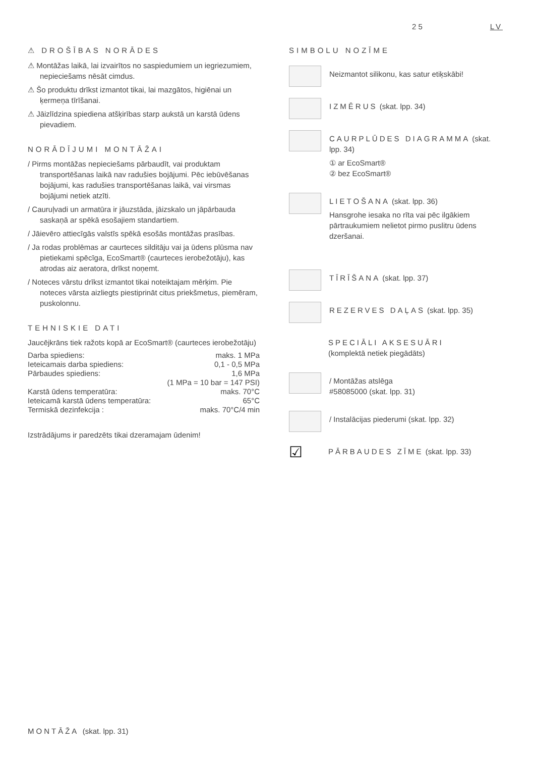25 LV
⚠ DROŠĪBAS NORĀDES
⚠ Montāžas laikā, lai izvairītos no saspiedumiem un iegriezumiem, nepieciešams nēsāt cimdus.
⚠ Šo produktu drīkst izmantot tikai, lai mazgātos, higiēnai un ķermeņa tīrīšanai.
⚠ Jāizlīdzina spiediena atšķirības starp aukstā un karstā ūdens pievadiem.
NORĀDĪJUMI MONTĀŽAI
/ Pirms montāžas nepieciešams pārbaudīt, vai produktam transportēšanas laikā nav radušies bojājumi. Pēc iebūvēšanas bojājumi, kas radušies transportēšanas laikā, vai virsmas bojājumi netiek atzīti.
/ Cauruļvadi un armatūra ir jāuzstāda, jāizskalo un jāpārbauda saskaņā ar spēkā esošajiem standartiem.
/ Jāievēro attiecīgās valstīs spēkā esošās montāžas prasības.
/ Ja rodas problēmas ar caurteces silditāju vai ja ūdens plūsma nav pietiekami spēcīga, EcoSmart® (caurteces ierobežotāju), kas atrodas aiz aeratora, drīkst noņemt.
/ Noteces vārstu drīkst izmantot tikai noteiktajam mērķim. Pie noteces vārsta aizliegts piestiprināt citus priekšmetus, piemēram, puskolonnu.
TEHNISKIE DATI
Jaucējkrāns tiek ražots kopā ar EcoSmart® (caurteces ierobežotāju)
| Darba spiediens: | maks. 1 MPa |
| Ieteicamais darba spiediens: | 0,1 - 0,5 MPa |
| Pārbaudes spiediens: | 1,6 MPa |
| | (1 MPa = 10 bar = 147 PSI) |
| Karstā ūdens temperatūra: | maks. 70°C |
| Ieteicamā karstā ūdens temperatūra: | 65°C |
| Termiskā dezinfekcija : | maks. 70°C/4 min |
Izstrādājums ir paredzēts tikai dzeramajam ūdenim!
SIMBOLU NOZĪME
Neizmantot silikonu, kas satur etiķskābi!
IZMĒRUS (skat. lpp. 34)
CAURPLŪDES DIAGRAMMA (skat. lpp. 34)
① ar EcoSmart®
② bez EcoSmart®
LIETOŠANA (skat. lpp. 36)
Hansgrohe iesaka no rīta vai pēc ilgākiem pārtraukumiem nelietot pirmo puslitru ūdens dzeršanai.
TĪRĪŠANA (skat. lpp. 37)
REZERVES DAĻAS (skat. lpp. 35)
SPECIĀLI AKSESUĀRI
(komplektā netiek piegādāts)
/ Montāžas atslēga
#58085000 (skat. lpp. 31)
/ Instalācijas piederumi (skat. lpp. 32)
☑
PĀRBAUDES ZĪME (skat. lpp. 33)
MONTĀŽA (skat. lpp. 31)